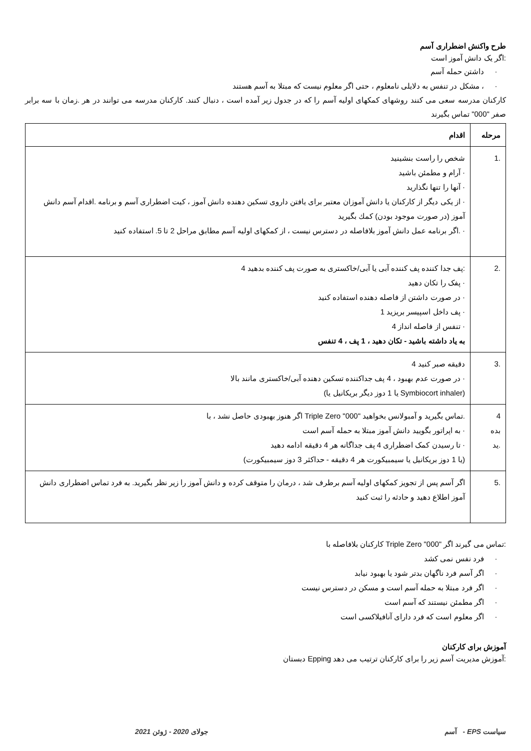طرح واکنش اضطراری آسم
:اگر یک دانش آموز است
· داشتن حمله آسم
· ، مشکل در تنفس به دلایلی نامعلوم ، حتی اگر معلوم نیست که مبتلا به آسم هستند
کارکنان مدرسه سعی می کنند روشهای کمکهای اولیه آسم را که در جدول زیر آمده است ، دنبال کنند. کارکنان مدرسه می توانند در هر .زمان با سه برابر صفر "000" تماس بگیرند
| مرحله | اقدام |
| --- | --- |
| .1 | شخص را راست بنشینید · آرام و مطمئن باشید · آنها را تنها نگذارید · از یکی دیگر از کارکنان یا دانش آموزان معتبر برای یافتن داروی تسکین دهنده دانش آموز ، کیت اضطراری آسم و برنامه .اقدام آسم دانش آموز (در صورت موجود بودن) کمك بگیرید · .اگر برنامه عمل دانش آموز بلافاصله در دسترس نیست ، از کمکهای اولیه آسم مطابق مراحل 2 تا 5. استفاده کنید |
| .2 | :پف جدا کننده پف کننده آبی یا آبی/خاکستری به صورت پف کننده بدهید 4 · پفک را تکان دهید · در صورت داشتن از فاصله دهنده استفاده کنید · پف داخل اسپیسر بریزید 1 · تنفس از فاصله انداز 4 به یاد داشته باشید - تکان دهید ، 1 پف ، 4 تنفس |
| .3 | دقیقه صبر کنید 4 · در صورت عدم بهبود ، 4 پف جداکننده تسکین دهنده آبی/خاکستری مانند بالا (Symbiocort inhaler یا 1 دوز دیگر بریکانیل یا) |
| 4 بده .ید | .تماس بگیرید و آمبولانس بخواهید "000" Triple Zero اگر هنوز بهبودی حاصل نشد ، با · به اپراتور بگویید دانش آموز مبتلا به حمله آسم است · تا رسیدن کمک اضطراری 4 پف جداگانه هر 4 دقیقه ادامه دهید (یا 1 دوز بریکانیل یا سیمبیکورت هر 4 دقیقه - حداکثر 3 دوز سیمبیکورت) |
| .5 | اگر آسم پس از تجویز کمکهای اولیه آسم برطرف شد ، درمان را متوقف کرده و دانش آموز را زیر نظر بگیرید. به فرد تماس اضطراری دانش آموز اطلاع دهید و حادثه را ثبت کنید |
:تماس می گیرند اگر "000" Triple Zero کارکنان بلافاصله با
· فرد نفس نمی کشد
· اگر آسم فرد ناگهان بدتر شود یا بهبود نیابد
· اگر فرد مبتلا به حمله آسم است و مسکن در دسترس نیست
· اگر مطمئن نیستند که آسم است
· اگر معلوم است که فرد دارای آنافیلاکسی است
آموزش برای کارکنان
:آموزش مدیریت آسم زیر را برای کارکنان ترتیب می دهد Epping دبستان
سیاست EPS - آسم جولای 2020 - ژوئن 2021